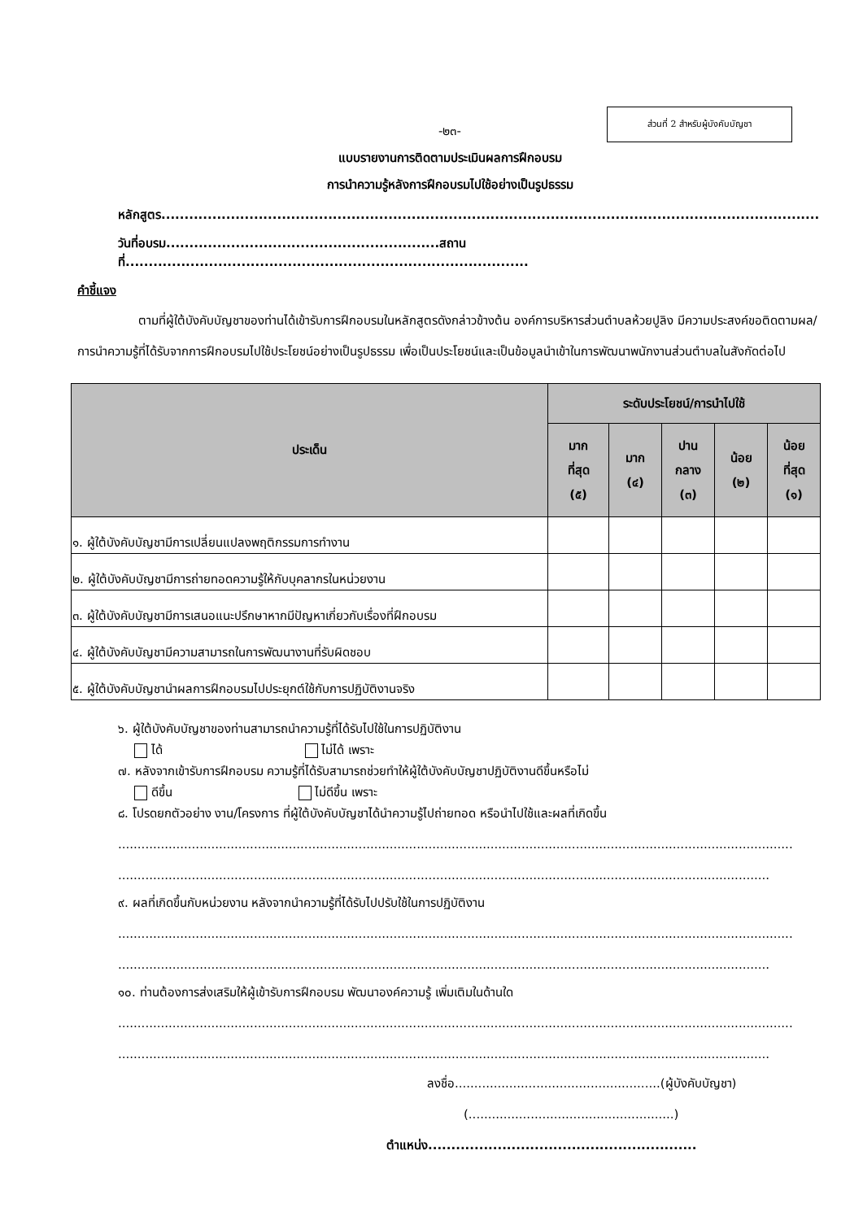ส่วนที่ 2 สำหรับผู้บังคับบัญชา
-๒๓-
แบบรายงานการติดตามประเมินผลการฝึกอบรม
การนำความรู้หลังการฝึกอบรมไปใช้อย่างเป็นรูปธรรม
หลักสูตร..............................................................................................................................................
วันที่อบรม...........................................................สถานที่.......................................................................................
คำชี้แจง
ตามที่ผู้ใต้บังคับบัญชาของท่านได้เข้ารับการฝึกอบรมในหลักสูตรดังกล่าวข้างต้น องค์การบริหารส่วนตำบลห้วยปูลิง มีความประสงค์ขอติดตามผล/การนำความรู้ที่ได้รับจากการฝึกอบรมไปใช้ประโยชน์อย่างเป็นรูปธรรม เพื่อเป็นประโยชน์และเป็นข้อมูลนำเข้าในการพัฒนาพนักงานส่วนตำบลในสังกัดต่อไป
| ประเด็น | ระดับประโยชน์/การนำไปใช้ | | | | |
| --- | --- | --- | --- | --- | --- |
| | มาก ที่สุด (๕) | มาก (๔) | ปาน กลาง (๓) | น้อย (๒) | น้อย ที่สุด (๑) |
| ๑. ผู้ใต้บังคับบัญชามีการเปลี่ยนแปลงพฤติกรรมการทำงาน | | | | | |
| ๒. ผู้ใต้บังคับบัญชามีการถ่ายทอดความรู้ให้กับบุคลากรในหน่วยงาน | | | | | |
| ๓. ผู้ใต้บังคับบัญชามีการเสนอแนะปรึกษาหากมีปัญหาเกี่ยวกับเรื่องที่ฝึกอบรม | | | | | |
| ๔. ผู้ใต้บังคับบัญชามีความสามารถในการพัฒนางานที่รับผิดชอบ | | | | | |
| ๕. ผู้ใต้บังคับบัญชานำผลการฝึกอบรมไปประยุกต์ใช้กับการปฏิบัติงานจริง | | | | | |
๖. ผู้ใต้บังคับบัญชาของท่านสามารถนำความรู้ที่ได้รับไปใช้ในการปฏิบัติงาน
ได้ ไม่ได้ เพราะ
๗. หลังจากเข้ารับการฝึกอบรม ความรู้ที่ได้รับสามารถช่วยทำให้ผู้ใต้บังคับบัญชาปฏิบัติงานดีขึ้นหรือไม่
ดีขึ้น ไม่ดีขึ้น เพราะ
๘. โปรดยกตัวอย่าง งาน/โครงการ ที่ผู้ใต้บังคับบัญชาได้นำความรู้ไปถ่ายทอด หรือนำไปใช้และผลที่เกิดขึ้น
..............................................................................................................................................................................
........................................................................................................................................................................
๙. ผลที่เกิดขึ้นกับหน่วยงาน หลังจากนำความรู้ที่ได้รับไปปรับใช้ในการปฏิบัติงาน
..............................................................................................................................................................................
........................................................................................................................................................................
๑๐. ท่านต้องการส่งเสริมให้ผู้เข้ารับการฝึกอบรม พัฒนาองค์ความรู้ เพิ่มเติมในด้านใด
..............................................................................................................................................................................
........................................................................................................................................................................
ลงชื่อ.....................................................(ผู้บังคับบัญชา)
(.....................................................)
ตำแหน่ง..........................................................